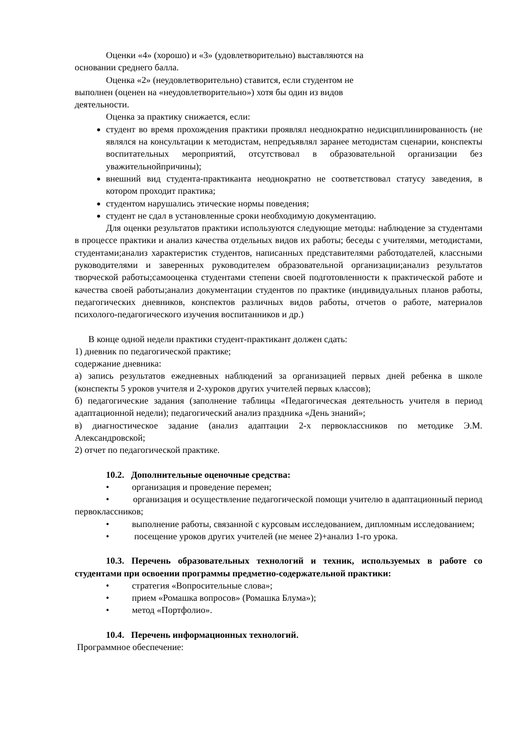Оценки «4» (хорошо) и «3» (удовлетворительно) выставляются на
основании среднего балла.
Оценка «2» (неудовлетворительно) ставится, если студентом не
выполнен (оценен на «неудовлетворительно») хотя бы один из видов
деятельности.
Оценка за практику снижается, если:
студент во время прохождения практики проявлял неоднократно недисциплинированность (не являлся на консультации к методистам, непредъявлял заранее методистам сценарии, конспекты воспитательных мероприятий, отсутствовал в образовательной организации без уважительнойпричины);
внешний вид студента-практиканта неоднократно не соответствовал статусу заведения, в котором проходит практика;
студентом нарушались этические нормы поведения;
студент не сдал в установленные сроки необходимую документацию.
Для оценки результатов практики используются следующие методы: наблюдение за студентами в процессе практики и анализ качества отдельных видов их работы; беседы с учителями, методистами, студентами;анализ характеристик студентов, написанных представителями работодателей, классными руководителями и заверенных руководителем образовательной организации;анализ результатов творческой работы;самооценка студентами степени своей подготовленности к практической работе и качества своей работы;анализ документации студентов по практике (индивидуальных планов работы, педагогических дневников, конспектов различных видов работы, отчетов о работе, материалов психолого-педагогического изучения воспитанников и др.)
В конце одной недели практики студент-практикант должен сдать:
1) дневник по педагогической практике;
содержание дневника:
а) запись результатов ежедневных наблюдений за организацией первых дней ребенка в школе (конспекты 5 уроков учителя и 2-хуроков других учителей первых классов);
б) педагогические задания (заполнение таблицы «Педагогическая деятельность учителя в период адаптационной недели); педагогический анализ праздника «День знаний»;
в) диагностическое задание (анализ адаптации 2-х первоклассников по методике Э.М. Александровской;
2) отчет по педагогической практике.
10.2. Дополнительные оценочные средства:
• организация и проведение перемен;
• организация и осуществление педагогической помощи учителю в адаптационный период первоклассников;
• выполнение работы, связанной с курсовым исследованием, дипломным исследованием;
• посещение уроков других учителей (не менее 2)+анализ 1-го урока.
10.3. Перечень образовательных технологий и техник, используемых в работе со студентами при освоении программы предметно-содержательной практики:
• стратегия «Вопросительные слова»;
• прием «Ромашка вопросов» (Ромашка Блума»);
• метод «Портфолио».
10.4. Перечень информационных технологий.
Программное обеспечение: